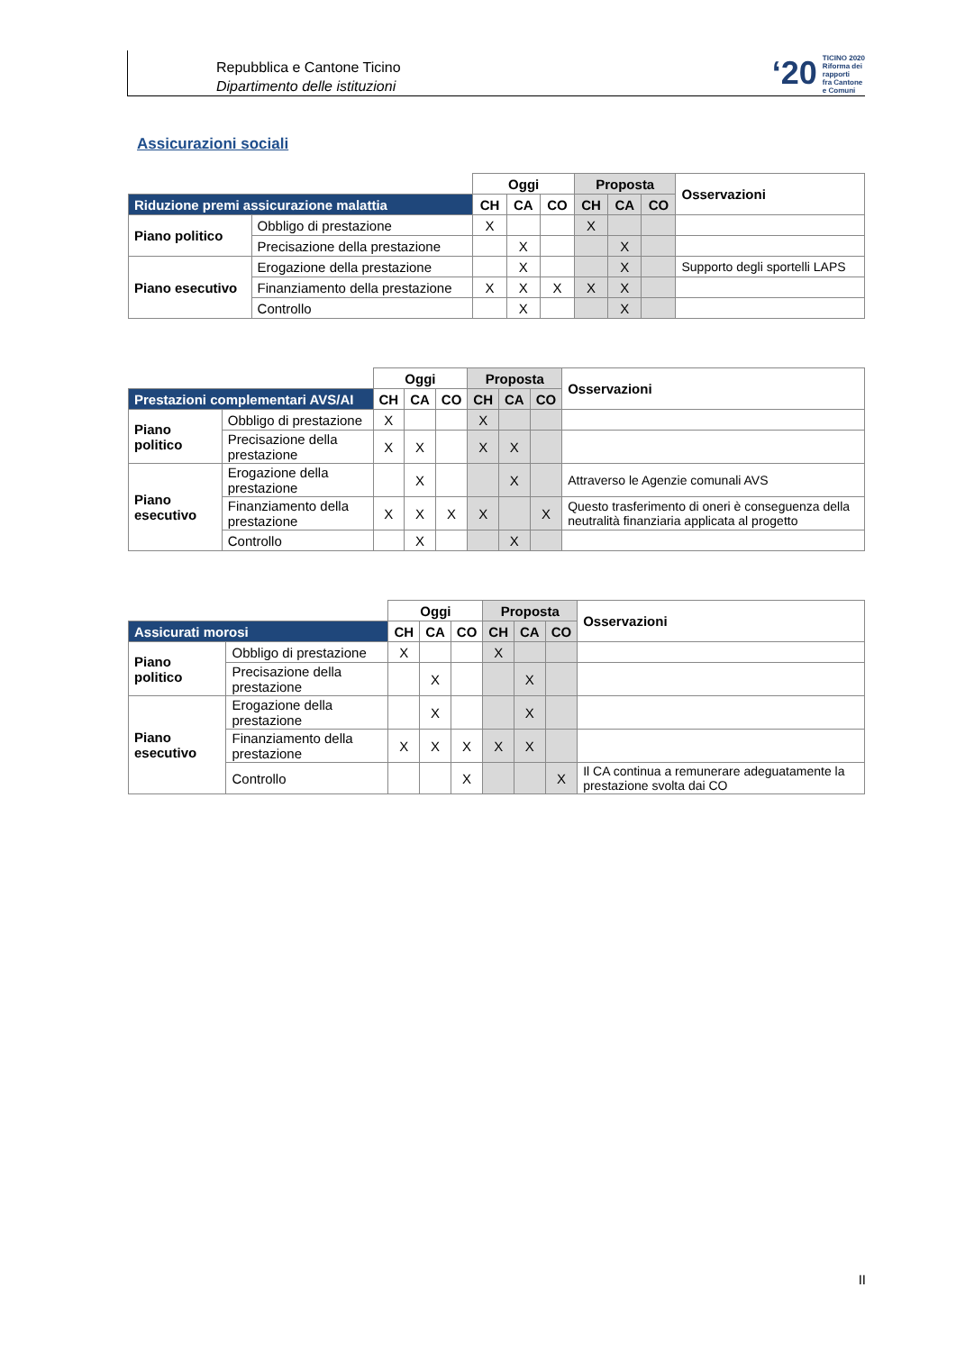Repubblica e Cantone Ticino
Dipartimento delle istituzioni
‘20 TICINO 2020
Riforma dei rapporti
fra Cantone e Comuni
Assicurazioni sociali
| | | Oggi | | | Proposta | | | Osservazioni |
| Riduzione premi assicurazione malattia | | CH | CA | CO | CH | CA | CO | |
| Piano politico | Obbligo di prestazione | X | | | X | | | |
| | Precisazione della prestazione | | X | | | X | | |
| Piano esecutivo | Erogazione della prestazione | | X | | | X | | Supporto degli sportelli LAPS |
| | Finanziamento della prestazione | X | X | X | X | X | | |
| | Controllo | | X | | | X | | |
| | | Oggi | | | Proposta | | | Osservazioni |
| Prestazioni complementari AVS/AI | | CH | CA | CO | CH | CA | CO | |
| Piano politico | Obbligo di prestazione | X | | | X | | | |
| | Precisazione della prestazione | X | X | | X | X | | |
| Piano esecutivo | Erogazione della prestazione | | X | | | X | | Attraverso le Agenzie comunali AVS |
| | Finanziamento della prestazione | X | X | X | X | | X | Questo trasferimento di oneri è conseguenza della neutralità finanziaria applicata al progetto |
| | Controllo | | X | | | X | | |
| | | Oggi | | | Proposta | | | Osservazioni |
| Assicurati morosi | | CH | CA | CO | CH | CA | CO | |
| Piano politico | Obbligo di prestazione | X | | | X | | | |
| | Precisazione della prestazione | | X | | | X | | |
| Piano esecutivo | Erogazione della prestazione | | X | | | X | | |
| | Finanziamento della prestazione | X | X | X | X | X | | |
| | Controllo | | | X | | | X | Il CA continua a remunerare adeguatamente la prestazione svolta dai CO |
II